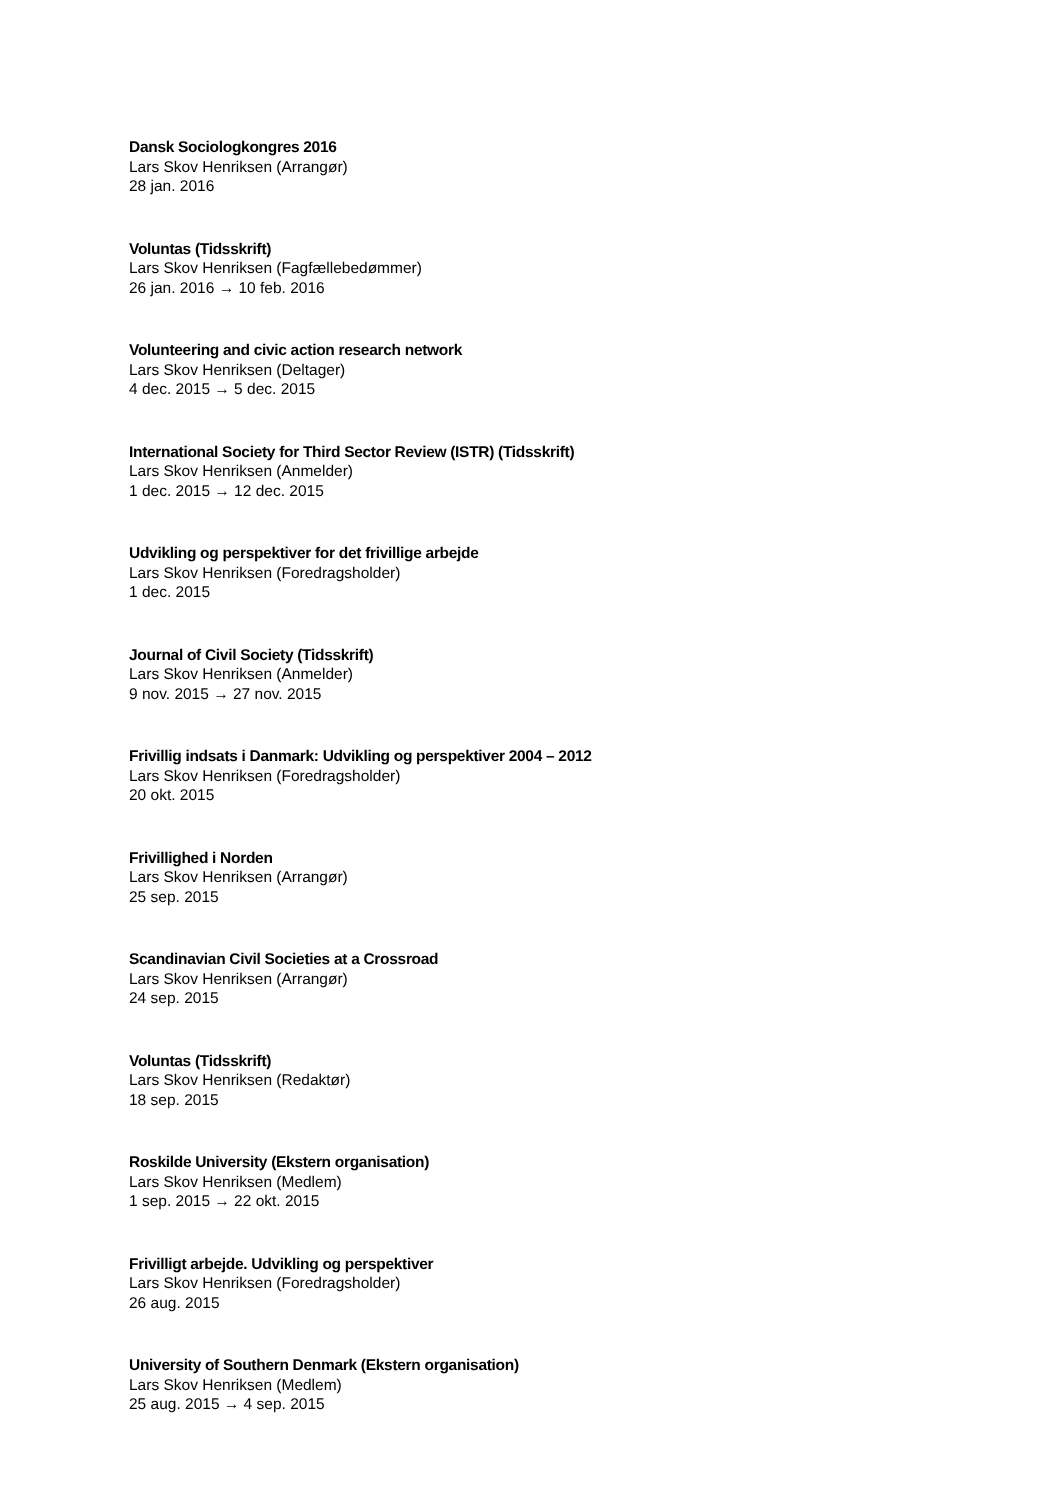Dansk Sociologkongres 2016
Lars Skov Henriksen (Arrangør)
28 jan. 2016
Voluntas (Tidsskrift)
Lars Skov Henriksen (Fagfællebedømmer)
26 jan. 2016 → 10 feb. 2016
Volunteering and civic action research network
Lars Skov Henriksen (Deltager)
4 dec. 2015 → 5 dec. 2015
International Society for Third Sector Review (ISTR) (Tidsskrift)
Lars Skov Henriksen (Anmelder)
1 dec. 2015 → 12 dec. 2015
Udvikling og perspektiver for det frivillige arbejde
Lars Skov Henriksen (Foredragsholder)
1 dec. 2015
Journal of Civil Society (Tidsskrift)
Lars Skov Henriksen (Anmelder)
9 nov. 2015 → 27 nov. 2015
Frivillig indsats i Danmark: Udvikling og perspektiver 2004 – 2012
Lars Skov Henriksen (Foredragsholder)
20 okt. 2015
Frivillighed i Norden
Lars Skov Henriksen (Arrangør)
25 sep. 2015
Scandinavian Civil Societies at a Crossroad
Lars Skov Henriksen (Arrangør)
24 sep. 2015
Voluntas (Tidsskrift)
Lars Skov Henriksen (Redaktør)
18 sep. 2015
Roskilde University (Ekstern organisation)
Lars Skov Henriksen (Medlem)
1 sep. 2015 → 22 okt. 2015
Frivilligt arbejde. Udvikling og perspektiver
Lars Skov Henriksen (Foredragsholder)
26 aug. 2015
University of Southern Denmark (Ekstern organisation)
Lars Skov Henriksen (Medlem)
25 aug. 2015 → 4 sep. 2015